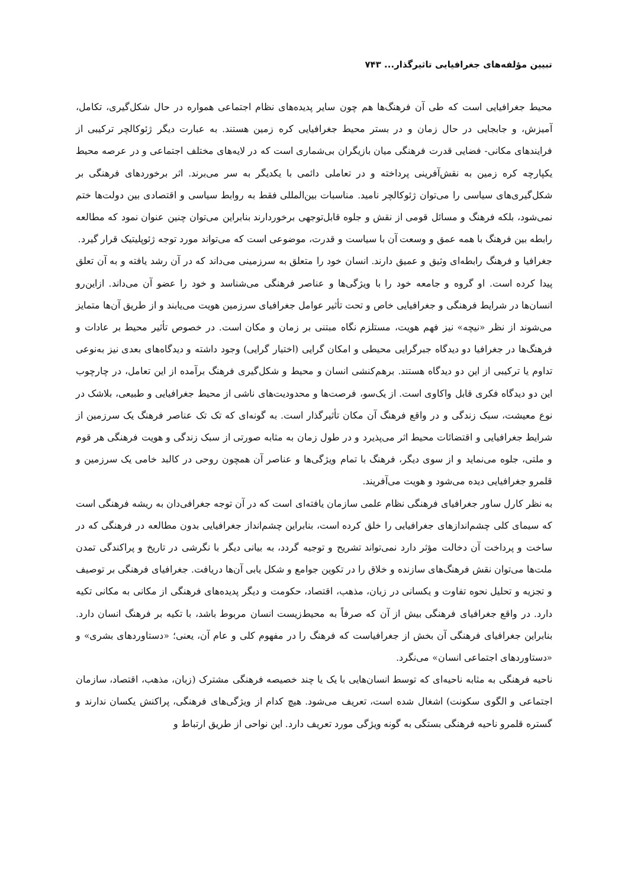تبیین مؤلفه‌های جغرافیایی تاثیرگذار... ۷۴۳
محیط جغرافیایی است که طی آن فرهنگ‌ها هم چون سایر پدیده‌های نظام اجتماعی همواره در حال شکل‌گیری، تکامل، آمیزش، و جابجایی در حال زمان و در بستر محیط جغرافیایی کره زمین هستند. به عبارت دیگر ژئوکالچر ترکیبی از فرایندهای مکانی- فضایی قدرت فرهنگی میان بازیگران بی‌شماری است که در لایه‌های مختلف اجتماعی و در عرصه محیط یکپارچه کره زمین به نقش‌آفرینی پرداخته و در تعاملی دائمی با یکدیگر به سر می‌برند. اثر برخوردهای فرهنگی بر شکل‌گیری‌های سیاسی را می‌توان ژئوکالچر نامید. مناسبات بین‌المللی فقط به روابط سیاسی و اقتصادی بین دولت‌ها ختم نمی‌شود، بلکه فرهنگ و مسائل قومی از نقش و جلوه قابل‌توجهی برخوردارند بنابراین می‌توان چنین عنوان نمود که مطالعه رابطه بین فرهنگ با همه عمق و وسعت آن با سیاست و قدرت، موضوعی است که می‌تواند مورد توجه ژئوپلیتیک قرار گیرد.
جغرافیا و فرهنگ رابطه‌ای وثیق و عمیق دارند. انسان خود را متعلق به سرزمینی می‌داند که در آن رشد یافته و به آن تعلق پیدا کرده است. او گروه و جامعه خود را با ویژگی‌ها و عناصر فرهنگی می‌شناسد و خود را عضو آن می‌داند. ازاین‌رو انسان‌ها در شرایط فرهنگی و جغرافیایی خاص و تحت تأثیر عوامل جغرافیای سرزمین هویت می‌یابند و از طریق آن‌ها متمایز می‌شوند از نظر «نیچه» نیز فهم هویت، مستلزم نگاه مبتنی بر زمان و مکان است. در خصوص تأثیر محیط بر عادات و فرهنگ‌ها در جغرافیا دو دیدگاه جبرگرایی محیطی و امکان گرایی (اختیار گرایی) وجود داشته و دیدگاه‌های بعدی نیز به‌نوعی تداوم یا ترکیبی از این دو دیدگاه هستند. برهم‌کنشی انسان و محیط و شکل‌گیری فرهنگ برآمده از این تعامل، در چارچوب این دو دیدگاه فکری قابل واکاوی است. از یک‌سو، فرصت‌ها و محدودیت‌های ناشی از محیط جغرافیایی و طبیعی، بلاشک در نوع معیشت، سبک زندگی و در واقع فرهنگ آن مکان تأثیرگذار است. به گونه‌ای که تک تک عناصر فرهنگ یک سرزمین از شرایط جغرافیایی و اقتضائات محیط اثر می‌پذیرد و در طول زمان به مثابه صورتی از سبک زندگی و هویت فرهنگی هر قوم و ملتی، جلوه می‌نماید و از سوی دیگر، فرهنگ با تمام ویژگی‌ها و عناصر آن همچون روحی در کالبد خامی یک سرزمین و قلمرو جغرافیایی دیده می‌شود و هویت می‌آفریند.
به نظر کارل ساور جغرافیای فرهنگی نظام علمی سازمان یافته‌ای است که در آن توجه جغرافی‌دان به ریشه فرهنگی است که سیمای کلی چشم‌اندازهای جغرافیایی را خلق کرده است، بنابراین چشم‌انداز جغرافیایی بدون مطالعه در فرهنگی که در ساخت و پرداخت آن دخالت مؤثر دارد نمی‌تواند تشریح و توجیه گردد، به بیانی دیگر با نگرشی در تاریخ و پراکندگی تمدن ملت‌ها می‌توان نقش فرهنگ‌های سازنده و خلاق را در تکوین جوامع و شکل یابی آن‌ها دریافت. جغرافیای فرهنگی بر توصیف و تجزیه و تحلیل نحوه تفاوت و یکسانی در زبان، مذهب، اقتصاد، حکومت و دیگر پدیده‌های فرهنگی از مکانی به مکانی تکیه دارد. در واقع جغرافیای فرهنگی بیش از آن که صرفاً به محیط‌زیست انسان مربوط باشد، با تکیه بر فرهنگ انسان دارد. بنابراین جغرافیای فرهنگی آن بخش از جغرافیاست که فرهنگ را در مفهوم کلی و عام آن، یعنی؛ «دستاوردهای بشری» و «دستاوردهای اجتماعی انسان» می‌نگرد.
ناحیه فرهنگی به مثابه ناحیه‌ای که توسط انسان‌هایی با یک یا چند خصیصه فرهنگی مشترک (زبان، مذهب، اقتصاد، سازمان اجتماعی و الگوی سکونت) اشغال شده است، تعریف می‌شود. هیچ کدام از ویژگی‌های فرهنگی، پراکنش یکسان ندارند و گستره قلمرو ناحیه فرهنگی بستگی به گونه ویژگی مورد تعریف دارد. این نواحی از طریق ارتباط و